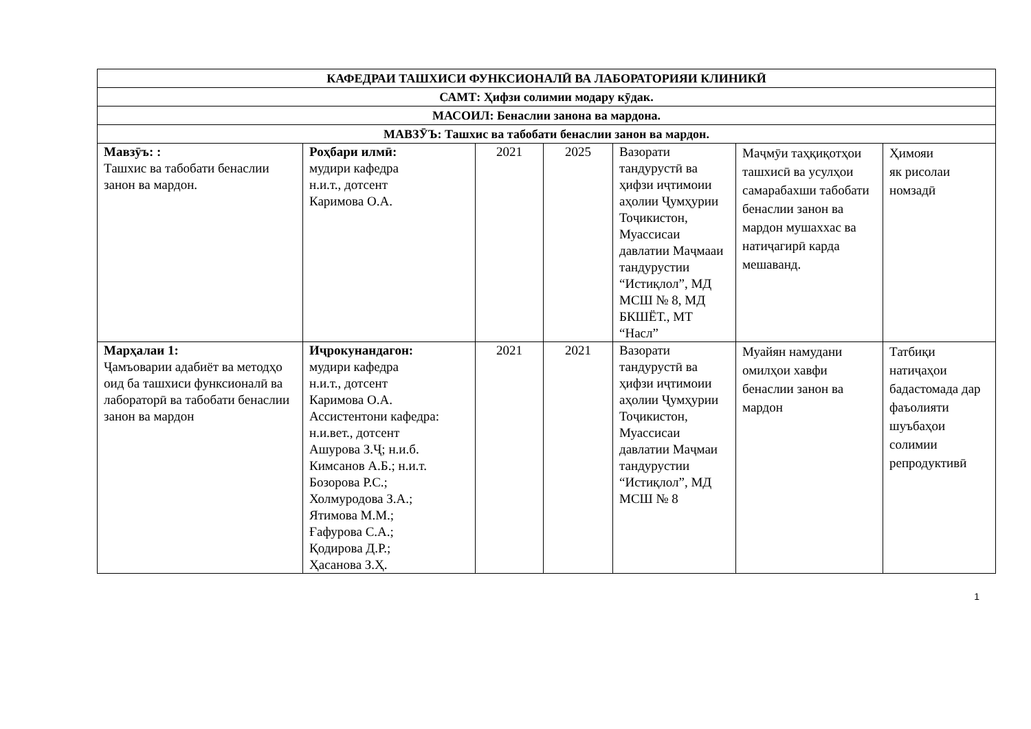| КАФЕДРАИ ТАШХИСИ ФУНКСИОНАЛӢ ВА ЛАБОРАТОРИЯИ КЛИНИКӢ | | | | | | |
| САМТ: Ҳифзи солимии модару кӯдак. | | | | | | |
| МАСОИЛ: Бенаслии занона ва мардона. | | | | | | |
| МАВЗӮЪ: Ташхис ва табобати бенаслии занон ва мардон. | | | | | | |
| Мавзӯъ: : Ташхис ва табобати бенаслии занон ва мардон. | Роҳбари илмӣ: мудири кафедра н.и.т., дотсент Каримова О.А. | 2021 | 2025 | Вазорати тандурустӣ ва ҳифзи иҷтимоии аҳолии Ҷумҳурии Тоҷикистон, Муассисаи давлатии Маҷмааи тандурустии “Истиқлол”, МД МСШ № 8, МД БКШЁТ., МТ “Насл” | Маҷмӯи таҳқиқотҳои ташхисӣ ва усулҳои самарабахши табобати бенаслии занон ва мардон мушаххас ва натиҷагирӣ карда мешаванд. | Ҳимояи як рисолаи номзадӣ |
| Марҳалаи 1: Ҷамъоварии адабиёт ва методҳо оид ба ташхиси функсионалӣ ва лабораторӣ ва табобати бенаслии занон ва мардон | Иҷрокунандагон: мудири кафедра н.и.т., дотсент Каримова О.А. Ассистентони кафедра: н.и.вет., дотсент Ашурова З.Ҷ; н.и.б. Кимсанов А.Б.; н.и.т. Бозорова Р.С.; Холмуродова З.А.; Ятимова М.М.; Ғафурова С.А.; Қодирова Д.Р.; Ҳасанова З.Ҳ. | 2021 | 2021 | Вазорати тандурустӣ ва ҳифзи иҷтимоии аҳолии Ҷумҳурии Тоҷикистон, Муассисаи давлатии Маҷмаи тандурустии “Истиқлол”, МД МСШ № 8 | Муайян намудани омилҳои хавфи бенаслии занон ва мардон | Татбиқи натиҷаҳои бадастомада дар фаъолияти шуъбаҳои солимии репродуктивӣ |
1